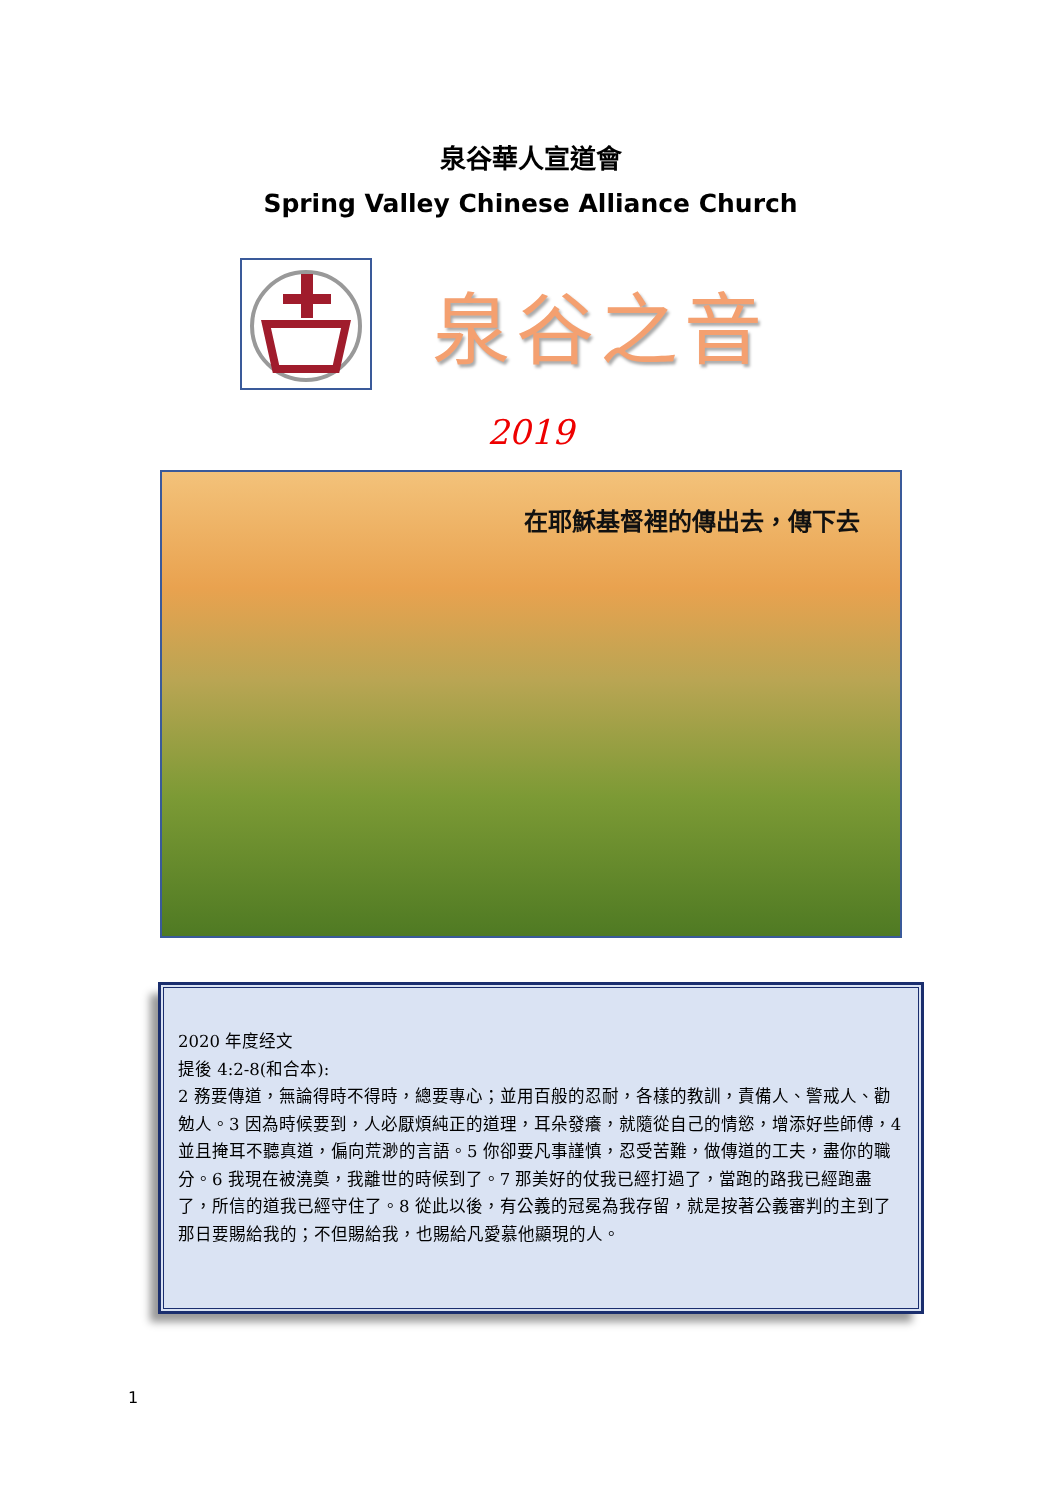泉谷華人宣道會
Spring Valley Chinese Alliance Church
泉谷之音
2019
在耶穌基督裡的傳出去，傳下去
2020 年度经文
提後 4:2-8(和合本):
2 務要傳道，無論得時不得時，總要專心；並用百般的忍耐，各樣的教訓，責備人、警戒人、勸勉人。3 因為時候要到，人必厭煩純正的道理，耳朵發癢，就隨從自己的情慾，增添好些師傅，4 並且掩耳不聽真道，偏向荒渺的言語。5 你卻要凡事謹慎，忍受苦難，做傳道的工夫，盡你的職分。6 我現在被澆奠，我離世的時候到了。7 那美好的仗我已經打過了，當跑的路我已經跑盡了，所信的道我已經守住了。8 從此以後，有公義的冠冕為我存留，就是按著公義審判的主到了那日要賜給我的；不但賜給我，也賜給凡愛慕他顯現的人。
1